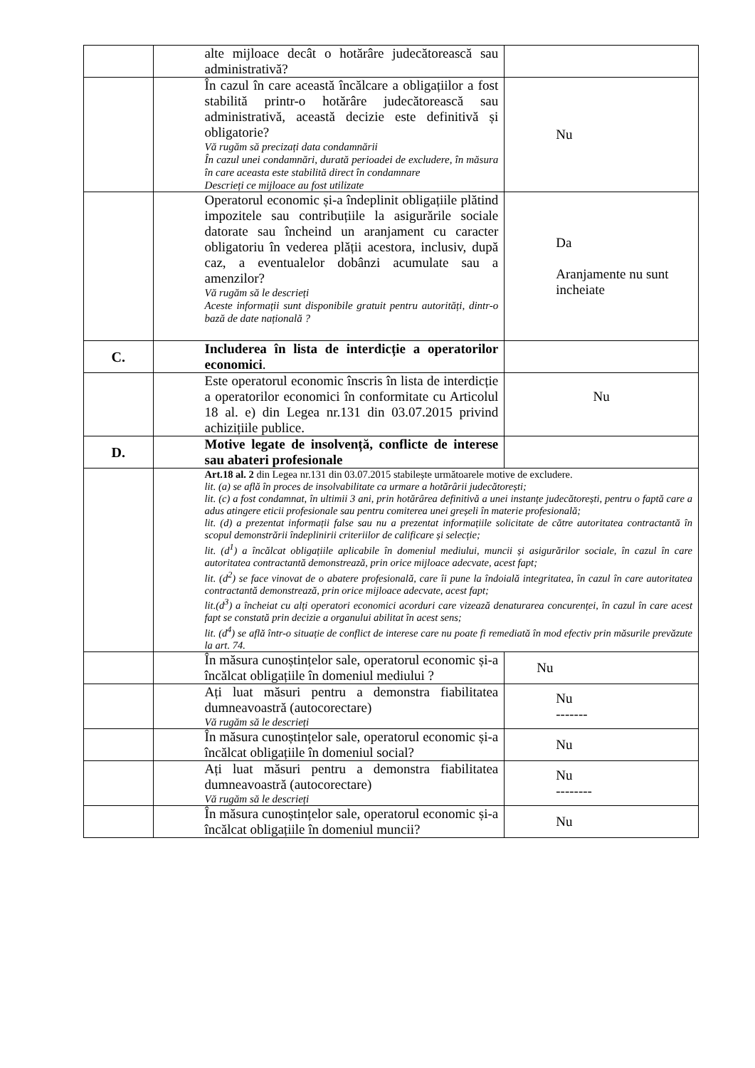| | alte mijloace decât o hotărâre judecătorească sau administrativă? | |
| | În cazul în care această încălcare a obligațiilor a fost stabilită printr-o hotărâre judecătorească sau administrativă, această decizie este definitivă și obligatorie? Vă rugăm să precizați data condamnării În cazul unei condamnări, durată perioadei de excludere, în măsura în care aceasta este stabilită direct în condamnare Descrieți ce mijloace au fost utilizate | Nu |
| | Operatorul economic și-a îndeplinit obligațiile plătind impozitele sau contribuțiile la asigurările sociale datorate sau încheind un aranjament cu caracter obligatoriu în vederea plății acestora, inclusiv, după caz, a eventualelor dobânzi acumulate sau a amenzilor? Vă rugăm să le descrieți Aceste informații sunt disponibile gratuit pentru autorități, dintr-o bază de date națională ? | Da Aranjamente nu sunt incheiate |
| C. | Includerea în lista de interdicție a operatorilor economici . | |
| | Este operatorul economic înscris în lista de interdicție a operatorilor economici în conformitate cu Articolul 18 al. e) din Legea nr.131 din 03.07.2015 privind achizițiile publice. | Nu |
| D. | Motive legate de insolvență, conflicte de interese sau abateri profesionale | |
| | Art.18 al. 2 din Legea nr.131 din 03.07.2015 stabilește următoarele motive de excludere. lit. (a) se află în proces de insolvabilitate ca urmare a hotărârii judecătorești; lit. (c) a fost condamnat, în ultimii 3 ani, prin hotărârea definitivă a unei instanțe judecătorești, pentru o faptă care a adus atingere eticii profesionale sau pentru comiterea unei greșeli în materie profesională; lit. (d) a prezentat informații false sau nu a prezentat informațiile solicitate de către autoritatea contractantă în scopul demonstrării îndeplinirii criteriilor de calificare și selecție; lit. (d<sup>1</sup>) a încălcat obligațiile aplicabile în domeniul mediului, muncii și asigurărilor sociale, în cazul în care autoritatea contractantă demonstrează, prin orice mijloace adecvate, acest fapt; lit. (d<sup>2</sup>) se face vinovat de o abatere profesională, care îi pune la îndoială integritatea, în cazul în care autoritatea contractantă demonstrează, prin orice mijloace adecvate, acest fapt; lit.(d<sup>3</sup>) a încheiat cu alți operatori economici acorduri care vizează denaturarea concurenței, în cazul în care acest fapt se constată prin decizie a organului abilitat în acest sens; lit. (d<sup>4</sup>) se află într-o situație de conflict de interese care nu poate fi remediată în mod efectiv prin măsurile prevăzute la art. 74. | |
| | În măsura cunoștințelor sale, operatorul economic și-a încălcat obligațiile în domeniul mediului ? | Nu |
| | Ați luat măsuri pentru a demonstra fiabilitatea dumneavoastră (autocorectare) Vă rugăm să le descrieți | Nu ------- |
| | În măsura cunoștințelor sale, operatorul economic și-a încălcat obligațiile în domeniul social? | Nu |
| | Ați luat măsuri pentru a demonstra fiabilitatea dumneavoastră (autocorectare) Vă rugăm să le descrieți | Nu -------- |
| | În măsura cunoștințelor sale, operatorul economic și-a încălcat obligațiile în domeniul muncii? | Nu |